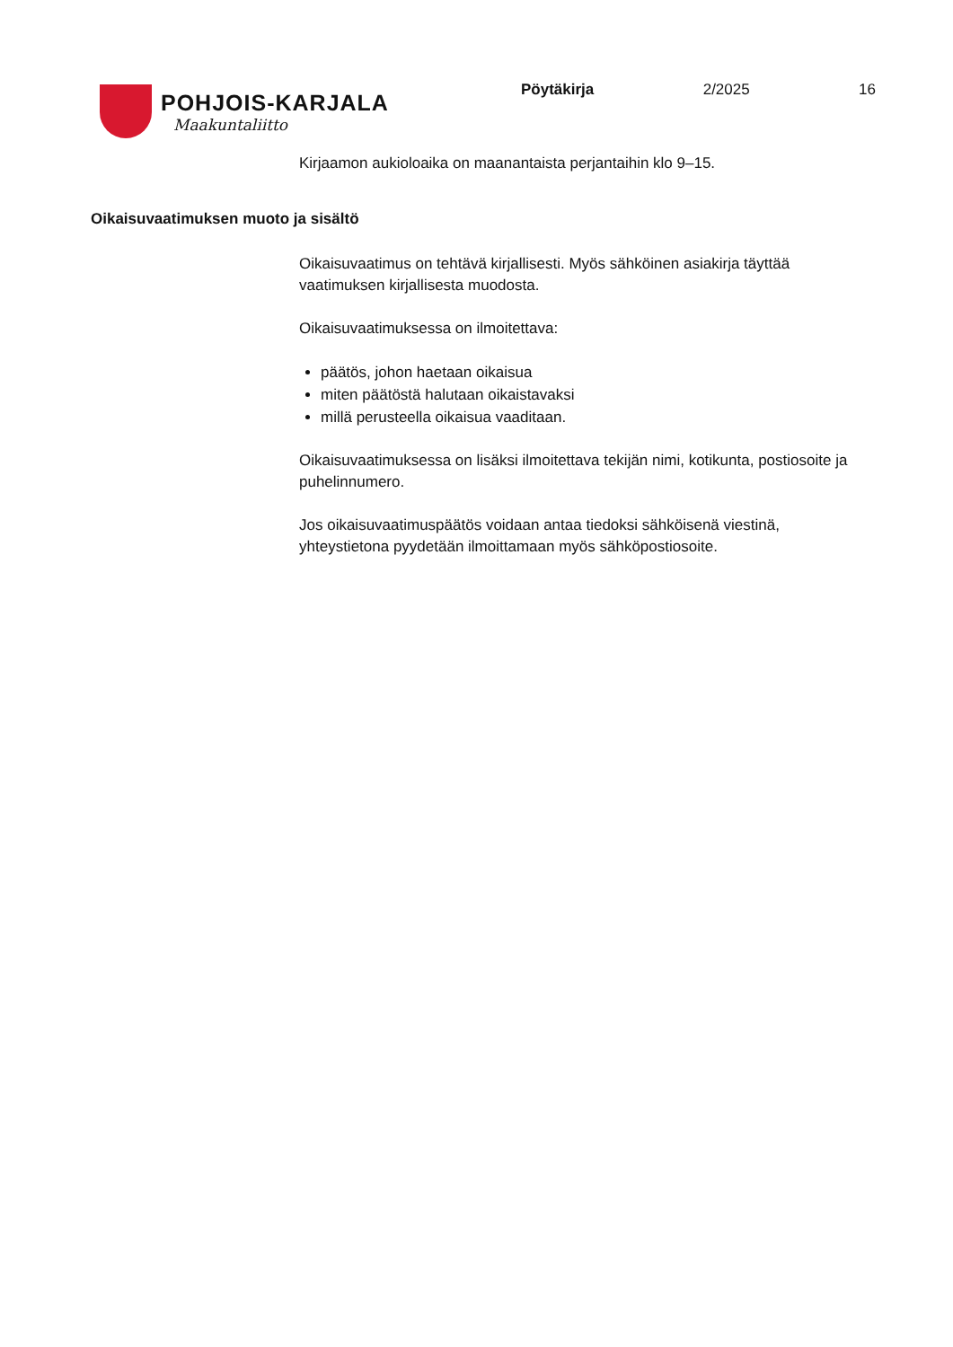POHJOIS-KARJALA
Maakuntaliitto
Pöytäkirja 2/2025 16
Kirjaamon aukioloaika on maanantaista perjantaihin klo 9–15.
Oikaisuvaatimuksen muoto ja sisältö
Oikaisuvaatimus on tehtävä kirjallisesti. Myös sähköinen asiakirja täyttää vaatimuksen kirjallisesta muodosta.
Oikaisuvaatimuksessa on ilmoitettava:
päätös, johon haetaan oikaisua
miten päätöstä halutaan oikaistavaksi
millä perusteella oikaisua vaaditaan.
Oikaisuvaatimuksessa on lisäksi ilmoitettava tekijän nimi, kotikunta, postiosoite ja puhelinnumero.
Jos oikaisuvaatimuspäätös voidaan antaa tiedoksi sähköisenä viestinä, yhteystietona pyydetään ilmoittamaan myös sähköpostiosoite.